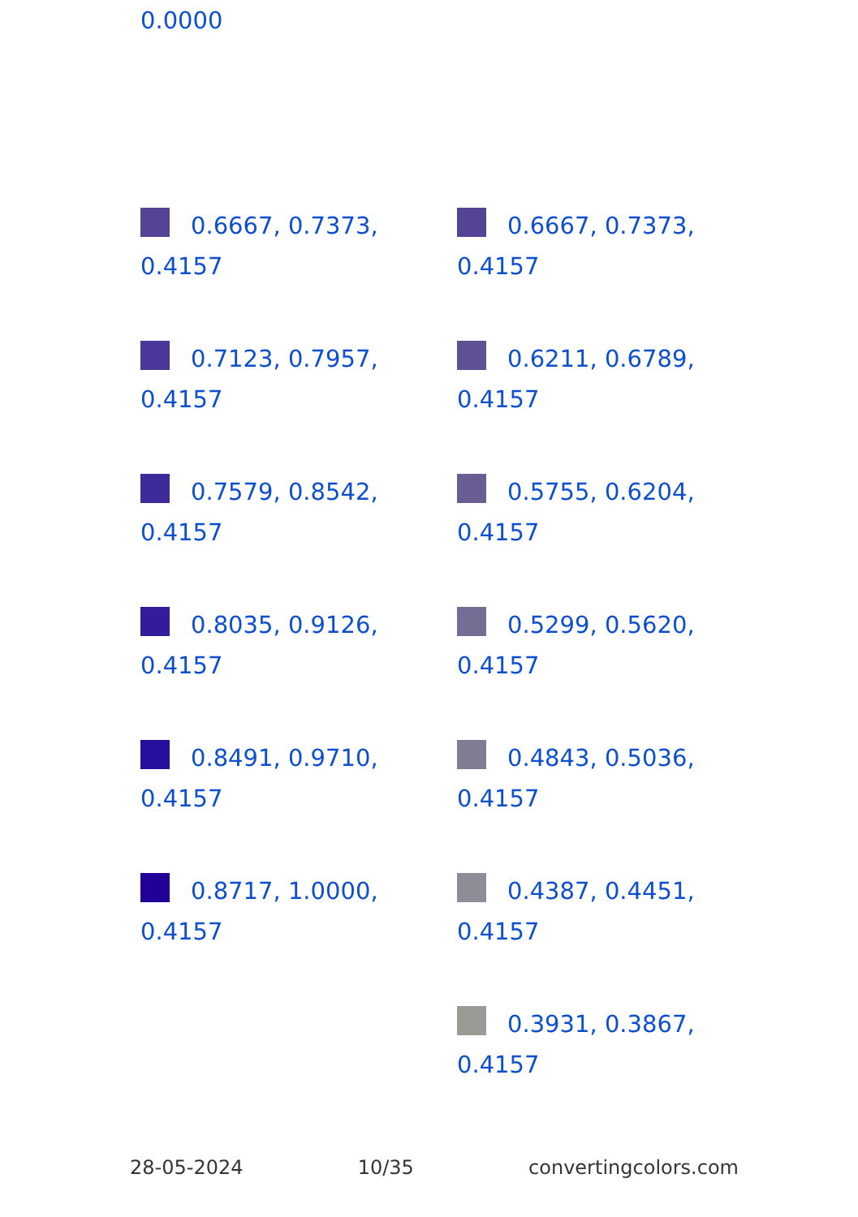0.0000
0.6667, 0.7373,
0.4157
0.6667, 0.7373,
0.4157
0.7123, 0.7957,
0.4157
0.6211, 0.6789,
0.4157
0.7579, 0.8542,
0.4157
0.5755, 0.6204,
0.4157
0.8035, 0.9126,
0.4157
0.5299, 0.5620,
0.4157
0.8491, 0.9710,
0.4157
0.4843, 0.5036,
0.4157
0.8717, 1.0000,
0.4157
0.4387, 0.4451,
0.4157
0.3931, 0.3867,
0.4157
28-05-2024 10/35 convertingcolors.com